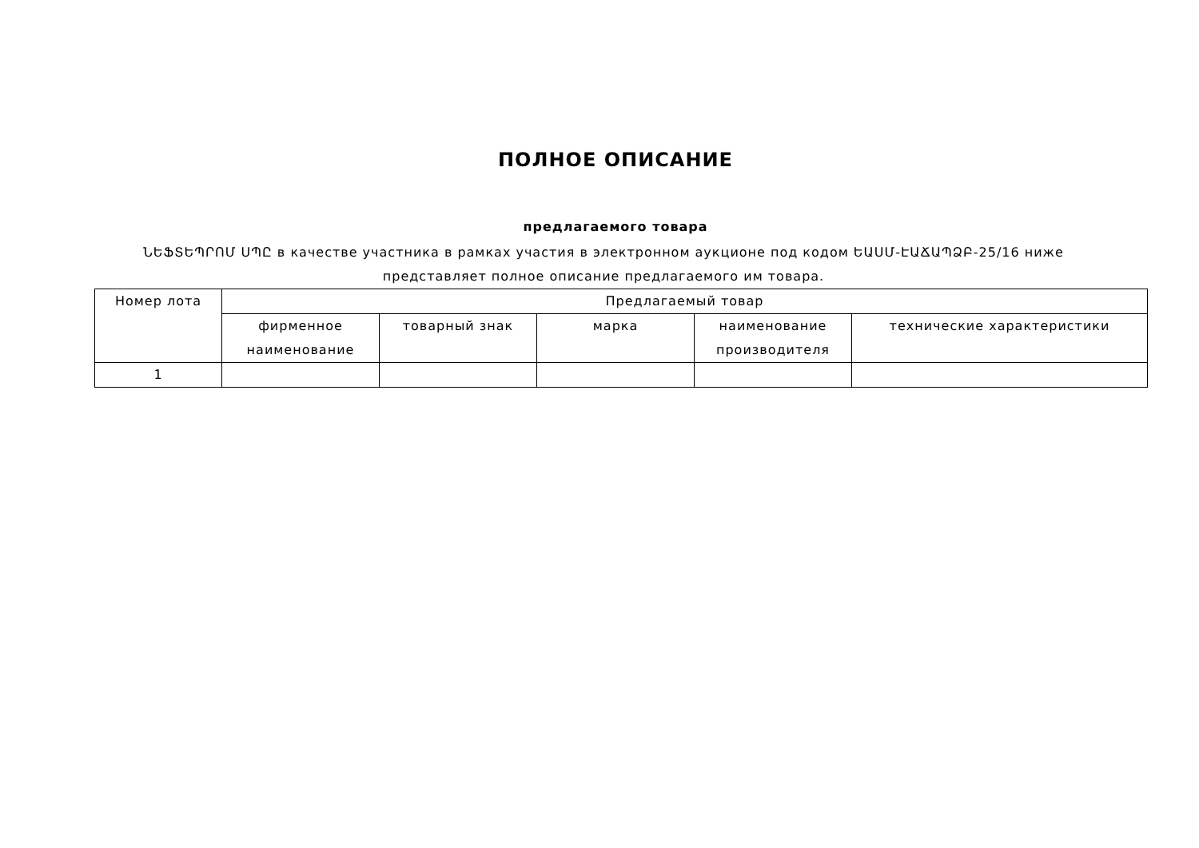ПОЛНОЕ ОПИСАНИЕ
предлагаемого товара
ՆԵՖՏԵՊՐՈՄ ՍՊԸ в качестве участника в рамках участия в электронном аукционе под кодом ԵԱՍՄ-ԷԱՃԱՊՁԲ-25/16 ниже представляет полное описание предлагаемого им товара.
| Номер лота | Предлагаемый товар | | | | |
| --- | --- | --- | --- | --- | --- |
| | фирменное наименование | товарный знак | марка | наименование производителя | технические характеристики |
| 1 | | | | | |